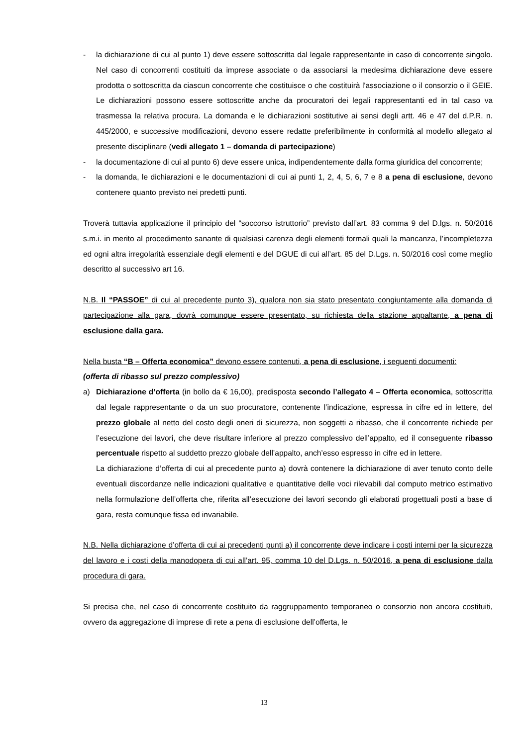- la dichiarazione di cui al punto 1) deve essere sottoscritta dal legale rappresentante in caso di concorrente singolo. Nel caso di concorrenti costituiti da imprese associate o da associarsi la medesima dichiarazione deve essere prodotta o sottoscritta da ciascun concorrente che costituisce o che costituirà l'associazione o il consorzio o il GEIE. Le dichiarazioni possono essere sottoscritte anche da procuratori dei legali rappresentanti ed in tal caso va trasmessa la relativa procura. La domanda e le dichiarazioni sostitutive ai sensi degli artt. 46 e 47 del d.P.R. n. 445/2000, e successive modificazioni, devono essere redatte preferibilmente in conformità al modello allegato al presente disciplinare (vedi allegato 1 – domanda di partecipazione)
- la documentazione di cui al punto 6) deve essere unica, indipendentemente dalla forma giuridica del concorrente;
- la domanda, le dichiarazioni e le documentazioni di cui ai punti 1, 2, 4, 5, 6, 7 e 8 a pena di esclusione, devono contenere quanto previsto nei predetti punti.
Troverà tuttavia applicazione il principio del “soccorso istruttorio” previsto dall’art. 83 comma 9 del D.lgs. n. 50/2016 s.m.i. in merito al procedimento sanante di qualsiasi carenza degli elementi formali quali la mancanza, l’incompletezza ed ogni altra irregolarità essenziale degli elementi e del DGUE di cui all’art. 85 del D.Lgs. n. 50/2016 così come meglio descritto al successivo art 16.
N.B. Il “PASSOE” di cui al precedente punto 3), qualora non sia stato presentato congiuntamente alla domanda di partecipazione alla gara, dovrà comunque essere presentato, su richiesta della stazione appaltante, a pena di esclusione dalla gara.
Nella busta “B – Offerta economica” devono essere contenuti, a pena di esclusione, i seguenti documenti:
(offerta di ribasso sul prezzo complessivo)
a) Dichiarazione d’offerta (in bollo da € 16,00), predisposta secondo l’allegato 4 – Offerta economica, sottoscritta dal legale rappresentante o da un suo procuratore, contenente l’indicazione, espressa in cifre ed in lettere, del prezzo globale al netto del costo degli oneri di sicurezza, non soggetti a ribasso, che il concorrente richiede per l’esecuzione dei lavori, che deve risultare inferiore al prezzo complessivo dell’appalto, ed il conseguente ribasso percentuale rispetto al suddetto prezzo globale dell’appalto, anch’esso espresso in cifre ed in lettere.
La dichiarazione d’offerta di cui al precedente punto a) dovrà contenere la dichiarazione di aver tenuto conto delle eventuali discordanze nelle indicazioni qualitative e quantitative delle voci rilevabili dal computo metrico estimativo nella formulazione dell’offerta che, riferita all’esecuzione dei lavori secondo gli elaborati progettuali posti a base di gara, resta comunque fissa ed invariabile.
N.B. Nella dichiarazione d’offerta di cui ai precedenti punti a) il concorrente deve indicare i costi interni per la sicurezza del lavoro e i costi della manodopera di cui all’art. 95, comma 10 del D.Lgs. n. 50/2016, a pena di esclusione dalla procedura di gara.
Si precisa che, nel caso di concorrente costituito da raggruppamento temporaneo o consorzio non ancora costituiti, ovvero da aggregazione di imprese di rete a pena di esclusione dell’offerta, le
13